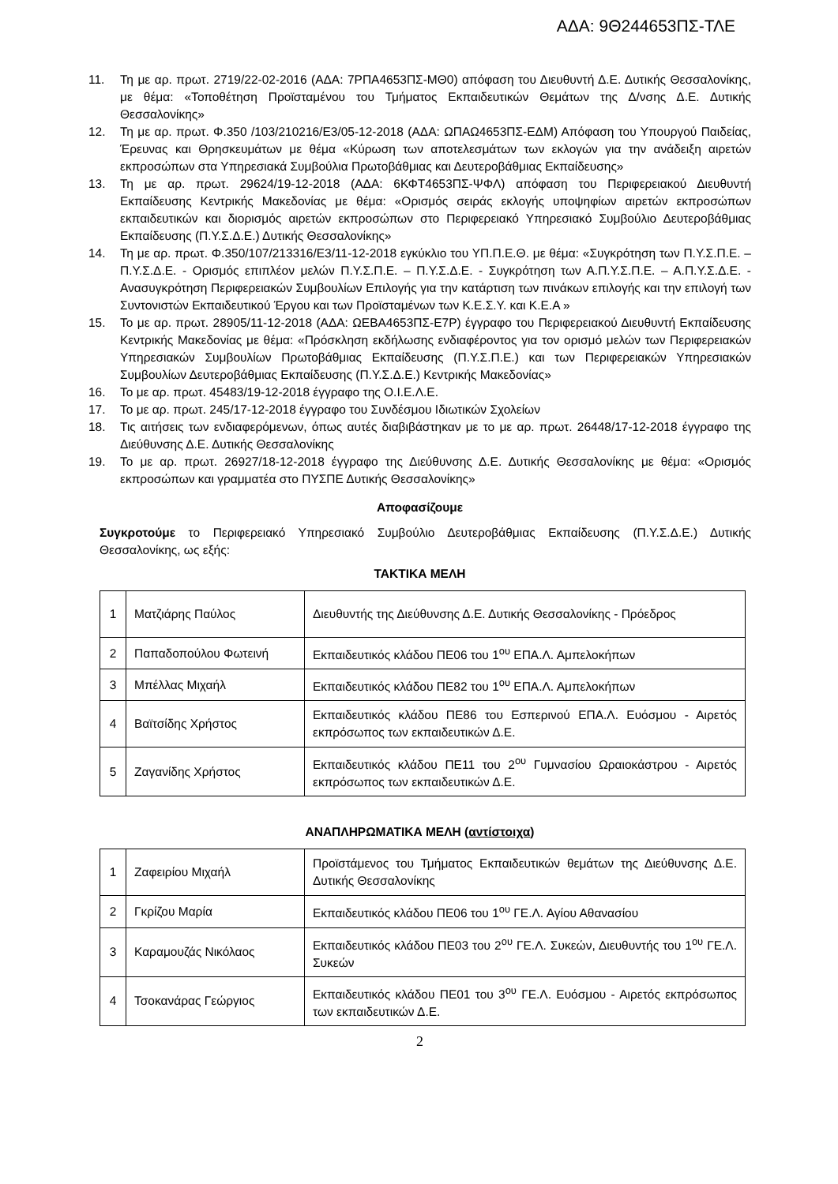ΑΔΑ: 9Θ244653ΠΣ-ΤΛΕ
11. Τη με αρ. πρωτ. 2719/22-02-2016 (ΑΔΑ: 7ΡΠΑ4653ΠΣ-ΜΘ0) απόφαση του Διευθυντή Δ.Ε. Δυτικής Θεσσαλονίκης, με θέμα: «Τοποθέτηση Προϊσταμένου του Τμήματος Εκπαιδευτικών Θεμάτων της Δ/νσης Δ.Ε. Δυτικής Θεσσαλονίκης»
12. Τη με αρ. πρωτ. Φ.350 /103/210216/Ε3/05-12-2018 (ΑΔΑ: ΩΠΑΩ4653ΠΣ-ΕΔΜ) Απόφαση του Υπουργού Παιδείας, Έρευνας και Θρησκευμάτων με θέμα «Κύρωση των αποτελεσμάτων των εκλογών για την ανάδειξη αιρετών εκπροσώπων στα Υπηρεσιακά Συμβούλια Πρωτοβάθμιας και Δευτεροβάθμιας Εκπαίδευσης»
13. Τη με αρ. πρωτ. 29624/19-12-2018 (ΑΔΑ: 6ΚΦΤ4653ΠΣ-ΨΦΛ) απόφαση του Περιφερειακού Διευθυντή Εκπαίδευσης Κεντρικής Μακεδονίας με θέμα: «Ορισμός σειράς εκλογής υποψηφίων αιρετών εκπροσώπων εκπαιδευτικών και διορισμός αιρετών εκπροσώπων στο Περιφερειακό Υπηρεσιακό Συμβούλιο Δευτεροβάθμιας Εκπαίδευσης (Π.Υ.Σ.Δ.Ε.) Δυτικής Θεσσαλονίκης»
14. Τη με αρ. πρωτ. Φ.350/107/213316/Ε3/11-12-2018 εγκύκλιο του ΥΠ.Π.Ε.Θ. με θέμα: «Συγκρότηση των Π.Υ.Σ.Π.Ε. – Π.Υ.Σ.Δ.Ε. - Ορισμός επιπλέον μελών Π.Υ.Σ.Π.Ε. – Π.Υ.Σ.Δ.Ε. - Συγκρότηση των Α.Π.Υ.Σ.Π.Ε. – Α.Π.Υ.Σ.Δ.Ε. - Ανασυγκρότηση Περιφερειακών Συμβουλίων Επιλογής για την κατάρτιση των πινάκων επιλογής και την επιλογή των Συντονιστών Εκπαιδευτικού Έργου και των Προϊσταμένων των Κ.Ε.Σ.Υ. και Κ.Ε.Α »
15. Το με αρ. πρωτ. 28905/11-12-2018 (ΑΔΑ: ΩΕΒΑ4653ΠΣ-Ε7Ρ) έγγραφο του Περιφερειακού Διευθυντή Εκπαίδευσης Κεντρικής Μακεδονίας με θέμα: «Πρόσκληση εκδήλωσης ενδιαφέροντος για τον ορισμό μελών των Περιφερειακών Υπηρεσιακών Συμβουλίων Πρωτοβάθμιας Εκπαίδευσης (Π.Υ.Σ.Π.Ε.) και των Περιφερειακών Υπηρεσιακών Συμβουλίων Δευτεροβάθμιας Εκπαίδευσης (Π.Υ.Σ.Δ.Ε.) Κεντρικής Μακεδονίας»
16. Το με αρ. πρωτ. 45483/19-12-2018 έγγραφο της Ο.Ι.Ε.Λ.Ε.
17. Το με αρ. πρωτ. 245/17-12-2018 έγγραφο του Συνδέσμου Ιδιωτικών Σχολείων
18. Τις αιτήσεις των ενδιαφερόμενων, όπως αυτές διαβιβάστηκαν με το με αρ. πρωτ. 26448/17-12-2018 έγγραφο της Διεύθυνσης Δ.Ε. Δυτικής Θεσσαλονίκης
19. Το με αρ. πρωτ. 26927/18-12-2018 έγγραφο της Διεύθυνσης Δ.Ε. Δυτικής Θεσσαλονίκης με θέμα: «Ορισμός εκπροσώπων και γραμματέα στο ΠΥΣΠΕ Δυτικής Θεσσαλονίκης»
Αποφασίζουμε
Συγκροτούμε το Περιφερειακό Υπηρεσιακό Συμβούλιο Δευτεροβάθμιας Εκπαίδευσης (Π.Υ.Σ.Δ.Ε.) Δυτικής Θεσσαλονίκης, ως εξής:
ΤΑΚΤΙΚΑ ΜΕΛΗ
| 1 | Ματζιάρης Παύλος | Διευθυντής της Διεύθυνσης Δ.Ε. Δυτικής Θεσσαλονίκης - Πρόεδρος |
| 2 | Παπαδοπούλου Φωτεινή | Εκπαιδευτικός κλάδου ΠΕ06 του 1<sup>ου</sup> ΕΠΑ.Λ. Αμπελοκήπων |
| 3 | Μπέλλας Μιχαήλ | Εκπαιδευτικός κλάδου ΠΕ82 του 1<sup>ου</sup> ΕΠΑ.Λ. Αμπελοκήπων |
| 4 | Βαϊτσίδης Χρήστος | Εκπαιδευτικός κλάδου ΠΕ86 του Εσπερινού ΕΠΑ.Λ. Ευόσμου - Αιρετός εκπρόσωπος των εκπαιδευτικών Δ.Ε. |
| 5 | Ζαγανίδης Χρήστος | Εκπαιδευτικός κλάδου ΠΕ11 του 2<sup>ου</sup> Γυμνασίου Ωραιοκάστρου - Αιρετός εκπρόσωπος των εκπαιδευτικών Δ.Ε. |
ΑΝΑΠΛΗΡΩΜΑΤΙΚΑ ΜΕΛΗ (αντίστοιχα)
| 1 | Ζαφειρίου Μιχαήλ | Προϊστάμενος του Τμήματος Εκπαιδευτικών θεμάτων της Διεύθυνσης Δ.Ε. Δυτικής Θεσσαλονίκης |
| 2 | Γκρίζου Μαρία | Εκπαιδευτικός κλάδου ΠΕ06 του 1<sup>ου</sup> ΓΕ.Λ. Αγίου Αθανασίου |
| 3 | Καραμουζάς Νικόλαος | Εκπαιδευτικός κλάδου ΠΕ03 του 2<sup>ου</sup> ΓΕ.Λ. Συκεών, Διευθυντής του 1<sup>ου</sup> ΓΕ.Λ. Συκεών |
| 4 | Τσοκανάρας Γεώργιος | Εκπαιδευτικός κλάδου ΠΕ01 του 3<sup>ου</sup> ΓΕ.Λ. Ευόσμου - Αιρετός εκπρόσωπος των εκπαιδευτικών Δ.Ε. |
2